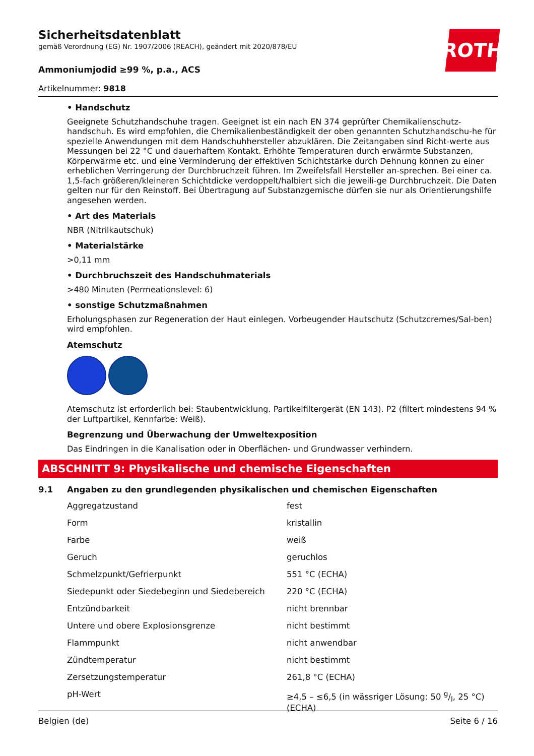ROTH
Sicherheitsdatenblatt
gemäß Verordnung (EG) Nr. 1907/2006 (REACH), geändert mit 2020/878/EU
Ammoniumjodid ≥99 %, p.a., ACS
Artikelnummer: 9818
• Handschutz
Geeignete Schutzhandschuhe tragen. Geeignet ist ein nach EN 374 geprüfter Chemikalienschutz-handschuh. Es wird empfohlen, die Chemikalienbeständigkeit der oben genannten Schutzhandschu-he für spezielle Anwendungen mit dem Handschuhhersteller abzuklären. Die Zeitangaben sind Richt-werte aus Messungen bei 22 °C und dauerhaftem Kontakt. Erhöhte Temperaturen durch erwärmte Substanzen, Körperwärme etc. und eine Verminderung der effektiven Schichtstärke durch Dehnung können zu einer erheblichen Verringerung der Durchbruchzeit führen. Im Zweifelsfall Hersteller an-sprechen. Bei einer ca. 1,5-fach größeren/kleineren Schichtdicke verdoppelt/halbiert sich die jeweili-ge Durchbruchzeit. Die Daten gelten nur für den Reinstoff. Bei Übertragung auf Substanzgemische dürfen sie nur als Orientierungshilfe angesehen werden.
• Art des Materials
NBR (Nitrilkautschuk)
• Materialstärke
>0,11 mm
• Durchbruchszeit des Handschuhmaterials
>480 Minuten (Permeationslevel: 6)
• sonstige Schutzmaßnahmen
Erholungsphasen zur Regeneration der Haut einlegen. Vorbeugender Hautschutz (Schutzcremes/Sal-ben) wird empfohlen.
Atemschutz
Atemschutz ist erforderlich bei: Staubentwicklung. Partikelfiltergerät (EN 143). P2 (filtert mindestens 94 % der Luftpartikel, Kennfarbe: Weiß).
Begrenzung und Überwachung der Umweltexposition
Das Eindringen in die Kanalisation oder in Oberflächen- und Grundwasser verhindern.
ABSCHNITT 9: Physikalische und chemische Eigenschaften
9.1 Angaben zu den grundlegenden physikalischen und chemischen Eigenschaften
| Aggregatzustand | fest |
| Form | kristallin |
| Farbe | weiß |
| Geruch | geruchlos |
| Schmelzpunkt/Gefrierpunkt | 551 °C (ECHA) |
| Siedepunkt oder Siedebeginn und Siedebereich | 220 °C (ECHA) |
| Entzündbarkeit | nicht brennbar |
| Untere und obere Explosionsgrenze | nicht bestimmt |
| Flammpunkt | nicht anwendbar |
| Zündtemperatur | nicht bestimmt |
| Zersetzungstemperatur | 261,8 °C (ECHA) |
| pH-Wert | ≥4,5 – ≤6,5 (in wässriger Lösung: 50 g/l, 25 °C) (ECHA) |
Belgien (de) Seite 6 / 16